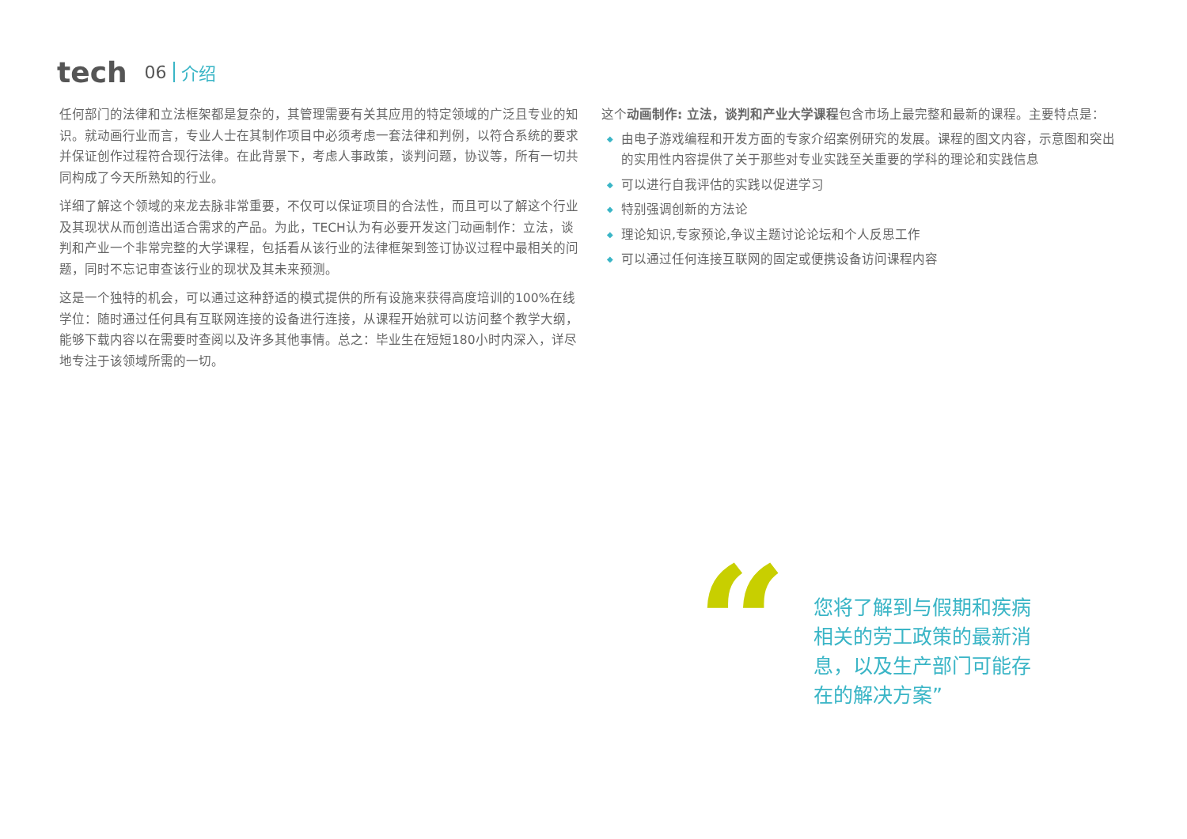tech 06 介绍
任何部门的法律和立法框架都是复杂的，其管理需要有关其应用的特定领域的广泛且专业的知识。就动画行业而言，专业人士在其制作项目中必须考虑一套法律和判例，以符合系统的要求并保证创作过程符合现行法律。在此背景下，考虑人事政策，谈判问题，协议等，所有一切共同构成了今天所熟知的行业。
详细了解这个领域的来龙去脉非常重要，不仅可以保证项目的合法性，而且可以了解这个行业及其现状从而创造出适合需求的产品。为此，TECH认为有必要开发这门动画制作：立法，谈判和产业一个非常完整的大学课程，包括看从该行业的法律框架到签订协议过程中最相关的问题，同时不忘记审查该行业的现状及其未来预测。
这是一个独特的机会，可以通过这种舒适的模式提供的所有设施来获得高度培训的100%在线学位：随时通过任何具有互联网连接的设备进行连接，从课程开始就可以访问整个教学大纲，能够下载内容以在需要时查阅以及许多其他事情。总之：毕业生在短短180小时内深入，详尽地专注于该领域所需的一切。
这个动画制作: 立法，谈判和产业大学课程包含市场上最完整和最新的课程。主要特点是：
◆ 由电子游戏编程和开发方面的专家介绍案例研究的发展。课程的图文内容，示意图和突出的实用性内容提供了关于那些对专业实践至关重要的学科的理论和实践信息
◆ 可以进行自我评估的实践以促进学习
◆ 特别强调创新的方法论
◆ 理论知识,专家预论,争议主题讨论论坛和个人反思工作
◆ 可以通过任何连接互联网的固定或便携设备访问课程内容
“
您将了解到与假期和疾病相关的劳工政策的最新消息，以及生产部门可能存在的解决方案”